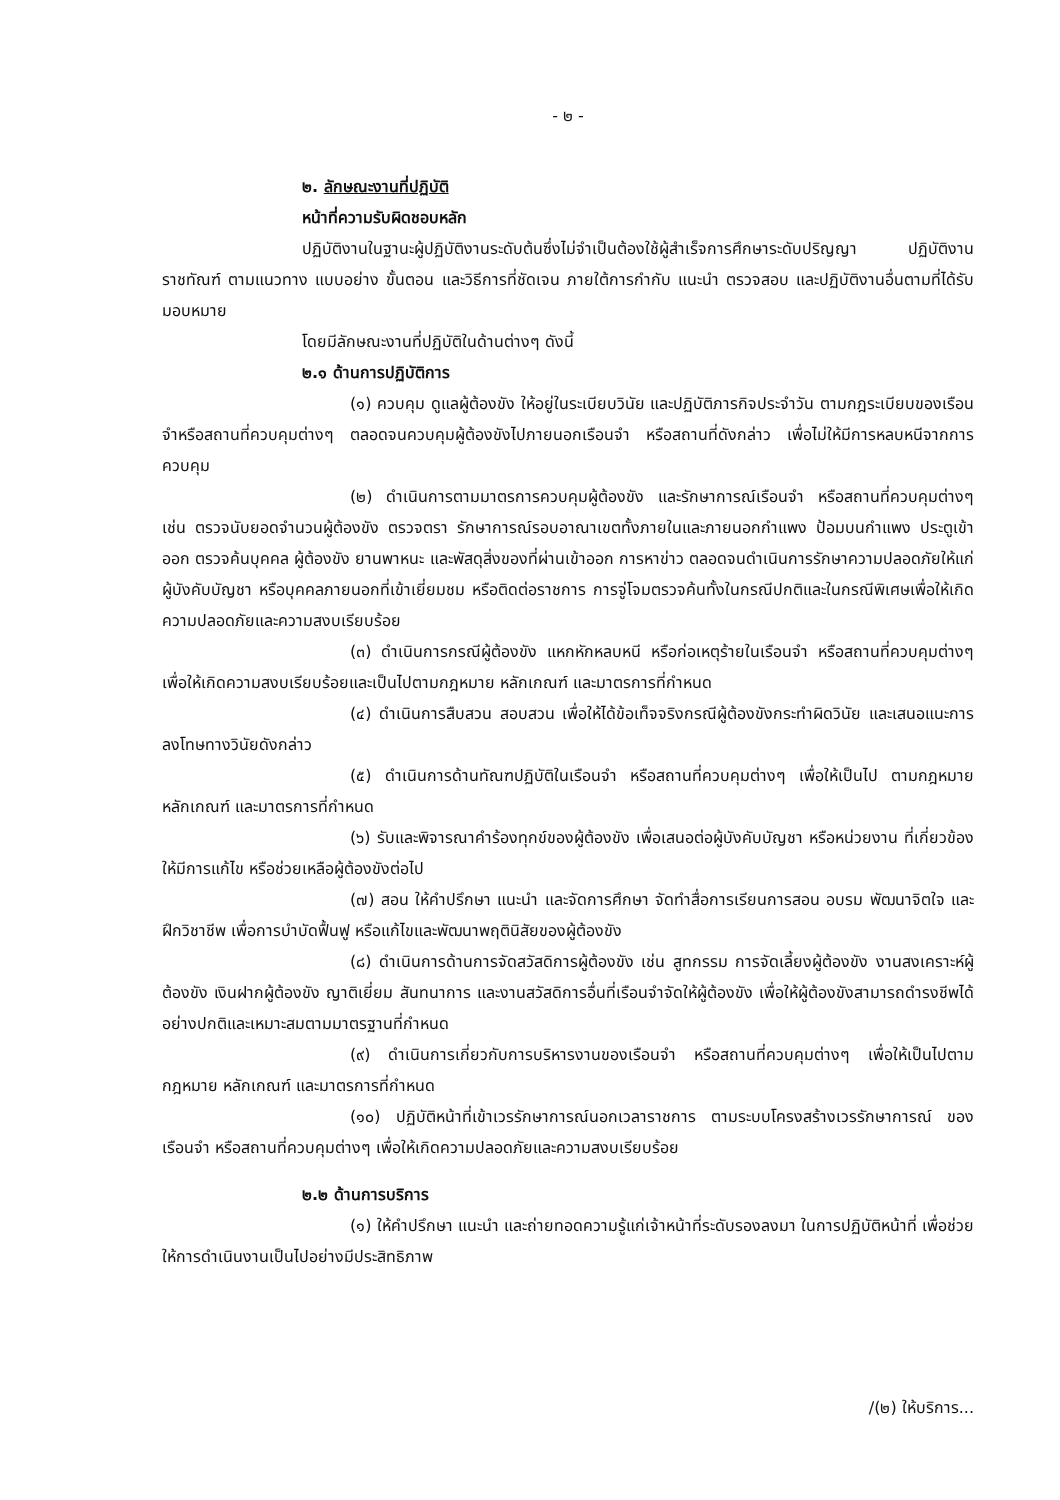- ๒ -
๒. ลักษณะงานที่ปฏิบัติ
หน้าที่ความรับผิดชอบหลัก
ปฏิบัติงานในฐานะผู้ปฏิบัติงานระดับต้นซึ่งไม่จำเป็นต้องใช้ผู้สำเร็จการศึกษาระดับปริญญา ปฏิบัติงานราชทัณฑ์ ตามแนวทาง แบบอย่าง ขั้นตอน และวิธีการที่ชัดเจน ภายใต้การกำกับ แนะนำ ตรวจสอบ และปฏิบัติงานอื่นตามที่ได้รับมอบหมาย
โดยมีลักษณะงานที่ปฏิบัติในด้านต่างๆ ดังนี้
๒.๑ ด้านการปฏิบัติการ
(๑) ควบคุม ดูแลผู้ต้องขัง ให้อยู่ในระเบียบวินัย และปฏิบัติภารกิจประจำวัน ตามกฎระเบียบของเรือนจำหรือสถานที่ควบคุมต่างๆ ตลอดจนควบคุมผู้ต้องขังไปภายนอกเรือนจำ หรือสถานที่ดังกล่าว เพื่อไม่ให้มีการหลบหนีจากการควบคุม
(๒) ดำเนินการตามมาตรการควบคุมผู้ต้องขัง และรักษาการณ์เรือนจำ หรือสถานที่ควบคุมต่างๆ เช่น ตรวจนับยอดจำนวนผู้ต้องขัง ตรวจตรา รักษาการณ์รอบอาณาเขตทั้งภายในและภายนอกกำแพง ป้อมบนกำแพง ประตูเข้าออก ตรวจค้นบุคคล ผู้ต้องขัง ยานพาหนะ และพัสดุสิ่งของที่ผ่านเข้าออก การหาข่าว ตลอดจนดำเนินการรักษาความปลอดภัยให้แก่ผู้บังคับบัญชา หรือบุคคลภายนอกที่เข้าเยี่ยมชม หรือติดต่อราชการ การจู่โจมตรวจค้นทั้งในกรณีปกติและในกรณีพิเศษเพื่อให้เกิดความปลอดภัยและความสงบเรียบร้อย
(๓) ดำเนินการกรณีผู้ต้องขัง แหกหักหลบหนี หรือก่อเหตุร้ายในเรือนจำ หรือสถานที่ควบคุมต่างๆ เพื่อให้เกิดความสงบเรียบร้อยและเป็นไปตามกฎหมาย หลักเกณฑ์ และมาตรการที่กำหนด
(๔) ดำเนินการสืบสวน สอบสวน เพื่อให้ได้ข้อเท็จจริงกรณีผู้ต้องขังกระทำผิดวินัย และเสนอแนะการลงโทษทางวินัยดังกล่าว
(๕) ดำเนินการด้านทัณฑปฏิบัติในเรือนจำ หรือสถานที่ควบคุมต่างๆ เพื่อให้เป็นไป ตามกฎหมาย หลักเกณฑ์ และมาตรการที่กำหนด
(๖) รับและพิจารณาคำร้องทุกข์ของผู้ต้องขัง เพื่อเสนอต่อผู้บังคับบัญชา หรือหน่วยงาน ที่เกี่ยวข้องให้มีการแก้ไข หรือช่วยเหลือผู้ต้องขังต่อไป
(๗) สอน ให้คำปรึกษา แนะนำ และจัดการศึกษา จัดทำสื่อการเรียนการสอน อบรม พัฒนาจิตใจ และฝึกวิชาชีพ เพื่อการบำบัดฟื้นฟู หรือแก้ไขและพัฒนาพฤตินิสัยของผู้ต้องขัง
(๘) ดำเนินการด้านการจัดสวัสดิการผู้ต้องขัง เช่น สูทกรรม การจัดเลี้ยงผู้ต้องขัง งานสงเคราะห์ผู้ต้องขัง เงินฝากผู้ต้องขัง ญาติเยี่ยม สันทนาการ และงานสวัสดิการอื่นที่เรือนจำจัดให้ผู้ต้องขัง เพื่อให้ผู้ต้องขังสามารถดำรงชีพได้อย่างปกติและเหมาะสมตามมาตรฐานที่กำหนด
(๙) ดำเนินการเกี่ยวกับการบริหารงานของเรือนจำ หรือสถานที่ควบคุมต่างๆ เพื่อให้เป็นไปตามกฎหมาย หลักเกณฑ์ และมาตรการที่กำหนด
(๑๐) ปฏิบัติหน้าที่เข้าเวรรักษาการณ์นอกเวลาราชการ ตามระบบโครงสร้างเวรรักษาการณ์ ของเรือนจำ หรือสถานที่ควบคุมต่างๆ เพื่อให้เกิดความปลอดภัยและความสงบเรียบร้อย
๒.๒ ด้านการบริการ
(๑) ให้คำปรึกษา แนะนำ และถ่ายทอดความรู้แก่เจ้าหน้าที่ระดับรองลงมา ในการปฏิบัติหน้าที่ เพื่อช่วยให้การดำเนินงานเป็นไปอย่างมีประสิทธิภาพ
/(๒) ให้บริการ...